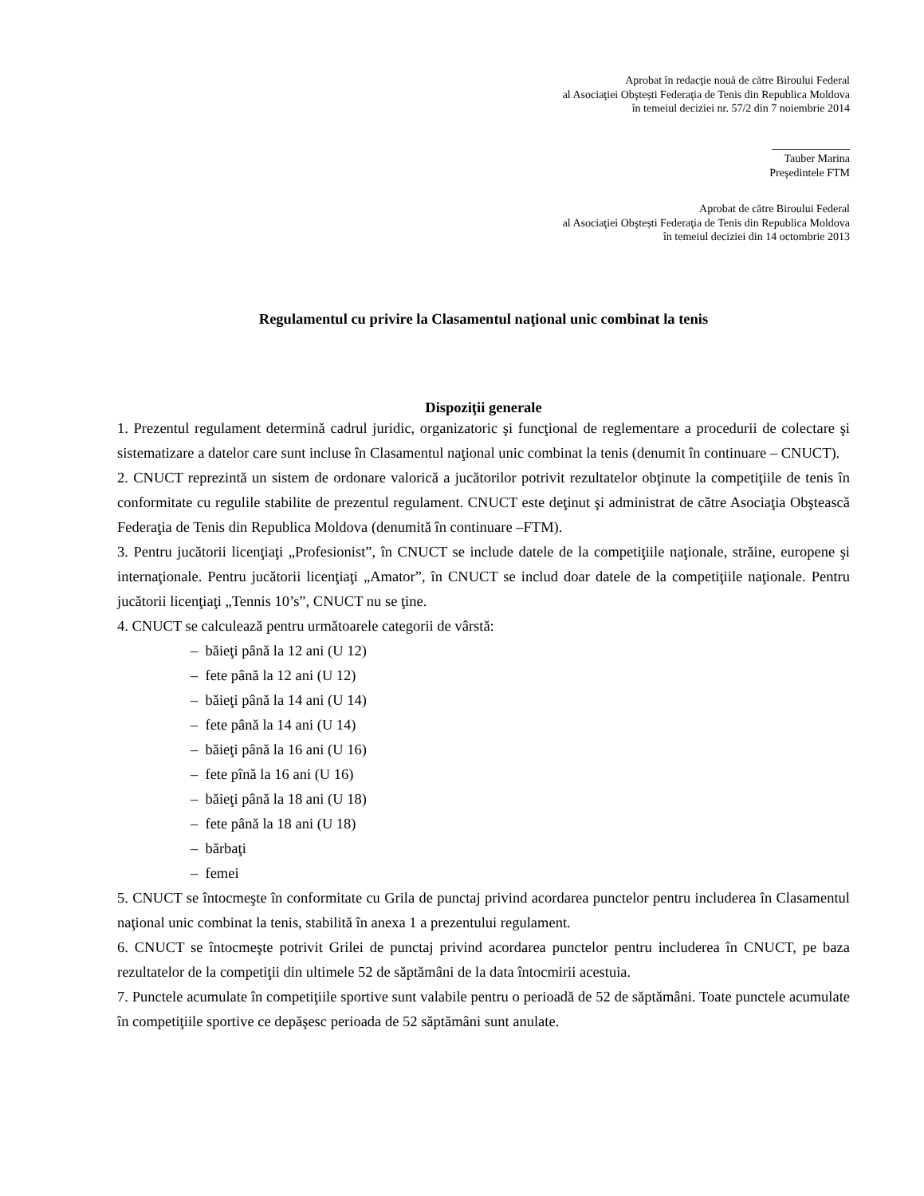Aprobat în redacţie nouă de către Biroului Federal
al Asociaţiei Obştești Federaţia de Tenis din Republica Moldova
în temeiul deciziei nr. 57/2 din 7 noiembrie 2014
______________
Tauber Marina
Preşedintele FTM
Aprobat de către Biroului Federal
al Asociaţiei Obştești Federaţia de Tenis din Republica Moldova
în temeiul deciziei din 14 octombrie 2013
Regulamentul cu privire la Clasamentul naţional unic combinat la tenis
Dispoziţii generale
1. Prezentul regulament determină cadrul juridic, organizatoric şi funcţional de reglementare a procedurii de colectare şi sistematizare a datelor care sunt incluse în Clasamentul naţional unic combinat la tenis (denumit în continuare – CNUCT).
2. CNUCT reprezintă un sistem de ordonare valorică a jucătorilor potrivit rezultatelor obţinute la competiţiile de tenis în conformitate cu regulile stabilite de prezentul regulament. CNUCT este deţinut şi administrat de către Asociaţia Obştească Federaţia de Tenis din Republica Moldova (denumită în continuare –FTM).
3. Pentru jucătorii licenţiaţi „Profesionist”, în CNUCT se include datele de la competiţiile naţionale, străine, europene şi internaţionale. Pentru jucătorii licenţiaţi „Amator”, în CNUCT se includ doar datele de la competiţiile naţionale. Pentru jucătorii licenţiaţi „Tennis 10’s”, CNUCT nu se ţine.
4. CNUCT se calculează pentru următoarele categorii de vârstă:
– băieţi până la 12 ani (U 12)
– fete până la 12 ani (U 12)
– băieţi până la 14 ani (U 14)
– fete până la 14 ani (U 14)
– băieţi până la 16 ani (U 16)
– fete pînă la 16 ani (U 16)
– băieţi până la 18 ani (U 18)
– fete până la 18 ani (U 18)
– bărbaţi
– femei
5. CNUCT se întocmeşte în conformitate cu Grila de punctaj privind acordarea punctelor pentru includerea în Clasamentul naţional unic combinat la tenis, stabilită în anexa 1 a prezentului regulament.
6. CNUCT se întocmeşte potrivit Grilei de punctaj privind acordarea punctelor pentru includerea în CNUCT, pe baza rezultatelor de la competiţii din ultimele 52 de săptămâni de la data întocmirii acestuia.
7. Punctele acumulate în competiţiile sportive sunt valabile pentru o perioadă de 52 de săptămâni. Toate punctele acumulate în competiţiile sportive ce depăşesc perioada de 52 săptămâni sunt anulate.